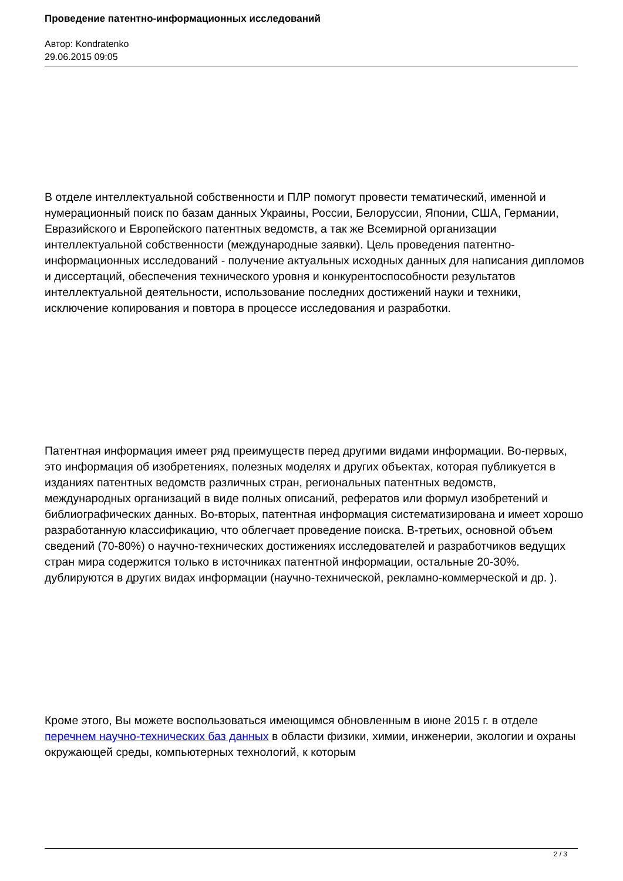Проведение патентно-информационных исследований
Автор: Kondratenko
29.06.2015 09:05
В отделе интеллектуальной собственности и ПЛР помогут провести тематический, именной и нумерационный поиск по базам данных Украины, России, Белоруссии, Японии, США, Германии, Евразийского и Европейского патентных ведомств, а так же Всемирной организации интеллектуальной собственности (международные заявки). Цель проведения патентно-информационных исследований - получение актуальных исходных данных для написания дипломов и диссертаций, обеспечения технического уровня и конкурентоспособности результатов интеллектуальной деятельности, использование последних достижений науки и техники, исключение копирования и повтора в процессе исследования и разработки.
Патентная информация имеет ряд преимуществ перед другими видами информации. Во-первых, это информация об изобретениях, полезных моделях и других объектах, которая публикуется в изданиях патентных ведомств различных стран, региональных патентных ведомств, международных организаций в виде полных описаний, рефератов или формул изобретений и библиографических данных. Во-вторых, патентная информация систематизирована и имеет хорошо разработанную классификацию, что облегчает проведение поиска. В-третьих, основной объем сведений (70-80%) о научно-технических достижениях исследователей и разработчиков ведущих стран мира содержится только в источниках патентной информации, остальные 20-30%. дублируются в других видах информации (научно-технической, рекламно-коммерческой и др. ).
Кроме этого, Вы можете воспользоваться имеющимся обновленным в июне 2015 г. в отделе перечнем научно-технических баз данных в области физики, химии, инженерии, экологии и охраны окружающей среды, компьютерных технологий, к которым
2 / 3